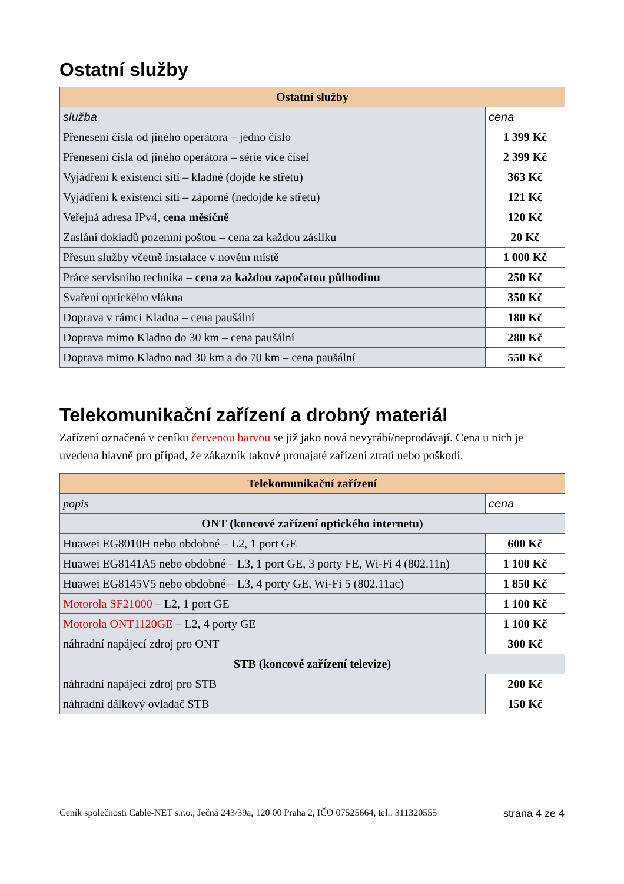Ostatní služby
| Ostatní služby | |
| --- | --- |
| služba | cena |
| Přenesení čísla od jiného operátora – jedno číslo | 1 399 Kč |
| Přenesení čísla od jiného operátora – série více čísel | 2 399 Kč |
| Vyjádření k existenci sítí – kladné (dojde ke střetu) | 363 Kč |
| Vyjádření k existenci sítí – záporné (nedojde ke střetu) | 121 Kč |
| Veřejná adresa IPv4, cena měsíčně | 120 Kč |
| Zaslání dokladů pozemní poštou – cena za každou zásilku | 20 Kč |
| Přesun služby včetně instalace v novém místě | 1 000 Kč |
| Práce servisního technika – cena za každou započatou půlhodinu | 250 Kč |
| Svaření optického vlákna | 350 Kč |
| Doprava v rámci Kladna – cena paušální | 180 Kč |
| Doprava mimo Kladno do 30 km – cena paušální | 280 Kč |
| Doprava mimo Kladno nad 30 km a do 70 km – cena paušální | 550 Kč |
Telekomunikační zařízení a drobný materiál
Zařízení označená v ceníku červenou barvou se již jako nová nevyrábí/neprodávají. Cena u nich je uvedena hlavně pro případ, že zákazník takové pronajaté zařízení ztratí nebo poškodí.
| Telekomunikační zařízení | |
| --- | --- |
| popis | cena |
| ONT (koncové zařízení optického internetu) | |
| Huawei EG8010H nebo obdobné – L2, 1 port GE | 600 Kč |
| Huawei EG8141A5 nebo obdobné – L3, 1 port GE, 3 porty FE, Wi-Fi 4 (802.11n) | 1 100 Kč |
| Huawei EG8145V5 nebo obdobné – L3, 4 porty GE, Wi-Fi 5 (802.11ac) | 1 850 Kč |
| Motorola SF21000 – L2, 1 port GE | 1 100 Kč |
| Motorola ONT1120GE – L2, 4 porty GE | 1 100 Kč |
| náhradní napájecí zdroj pro ONT | 300 Kč |
| STB (koncové zařízení televize) | |
| náhradní napájecí zdroj pro STB | 200 Kč |
| náhradní dálkový ovladač STB | 150 Kč |
Ceník společnosti Cable-NET s.r.o., Ječná 243/39a, 120 00 Praha 2, IČO 07525664, tel.: 311320555 strana 4 ze 4